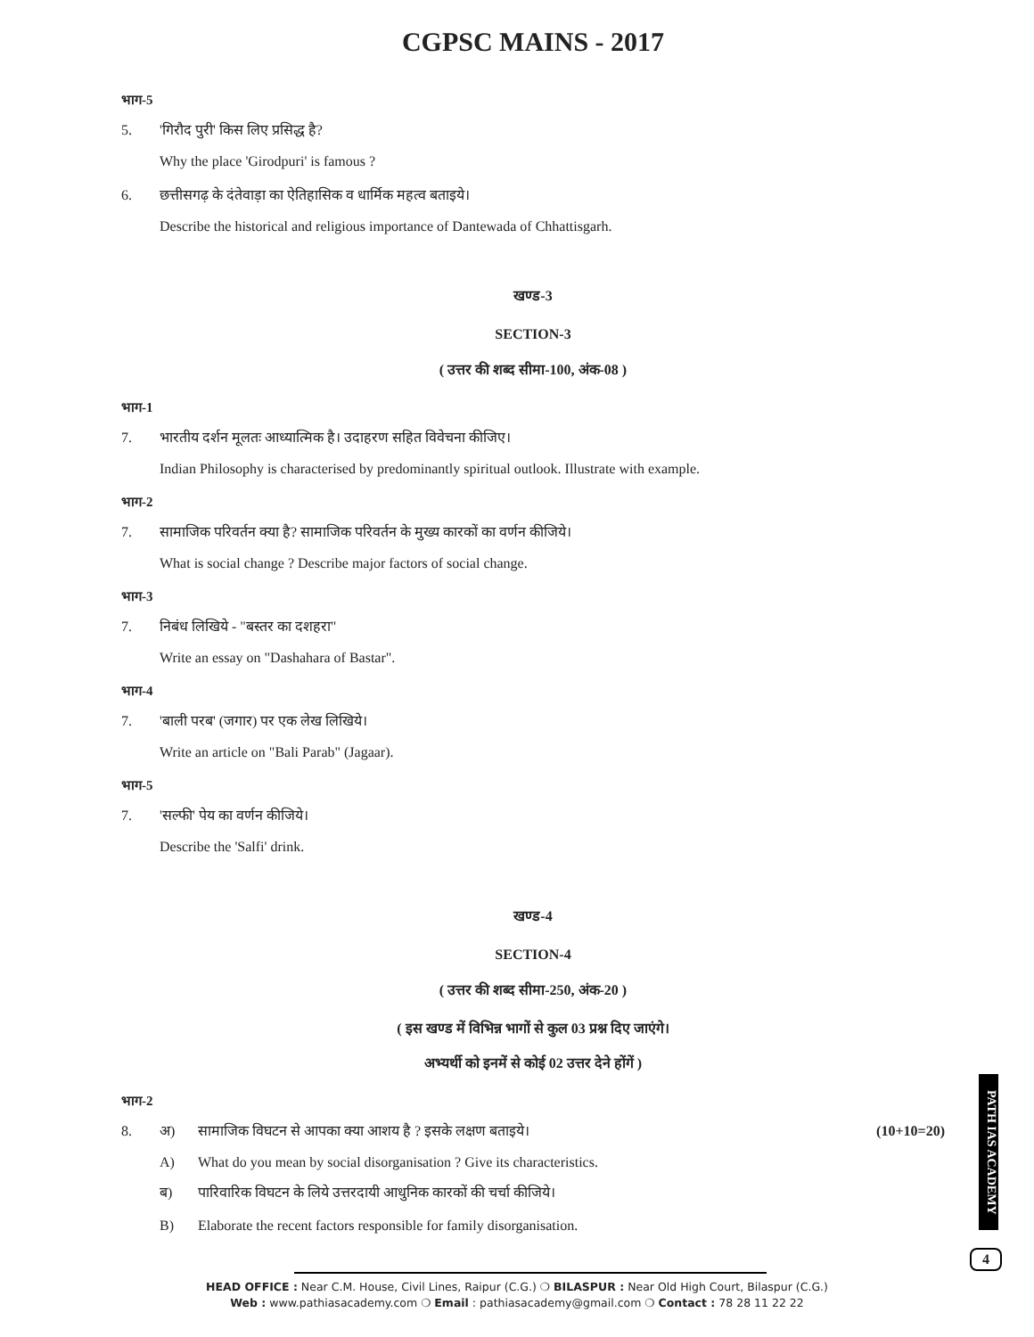CGPSC MAINS - 2017
भाग-5
5. 'गिरौद पुरी' किस लिए प्रसिद्ध है?
Why the place 'Girodpuri' is famous ?
6. छत्तीसगढ़ के दंतेवाड़ा का ऐतिहासिक व धार्मिक महत्व बताइये।
Describe the historical and religious importance of Dantewada of Chhattisgarh.
खण्ड-3
SECTION-3
( उत्तर की शब्द सीमा-100, अंक-08 )
भाग-1
7. भारतीय दर्शन मूलतः आध्यात्मिक है। उदाहरण सहित विवेचना कीजिए।
Indian Philosophy is characterised by predominantly spiritual outlook. Illustrate with example.
भाग-2
7. सामाजिक परिवर्तन क्या है? सामाजिक परिवर्तन के मुख्य कारकों का वर्णन कीजिये।
What is social change ? Describe major factors of social change.
भाग-3
7. निबंध लिखिये - "बस्तर का दशहरा"
Write an essay on "Dashahara of Bastar".
भाग-4
7. 'बाली परब' (जगार) पर एक लेख लिखिये।
Write an article on "Bali Parab" (Jagaar).
भाग-5
7. 'सल्फी' पेय का वर्णन कीजिये।
Describe the 'Salfi' drink.
खण्ड-4
SECTION-4
( उत्तर की शब्द सीमा-250, अंक-20 )
( इस खण्ड में विभिन्न भागों से कुल 03 प्रश्न दिए जाएंगे।
अभ्यर्थी को इनमें से कोई 02 उत्तर देने होंगें )
भाग-2
8. अ) सामाजिक विघटन से आपका क्या आशय है ? इसके लक्षण बताइये। (10+10=20)
A) What do you mean by social disorganisation ? Give its characteristics.
ब) पारिवारिक विघटन के लिये उत्तरदायी आधुनिक कारकों की चर्चा कीजिये।
B) Elaborate the recent factors responsible for family disorganisation.
PATH IAS ACADEMY
4
HEAD OFFICE : Near C.M. House, Civil Lines, Raipur (C.G.) ❍ BILASPUR : Near Old High Court, Bilaspur (C.G.)
Web : www.pathiasacademy.com ❍ Email : pathiasacademy@gmail.com ❍ Contact : 78 28 11 22 22